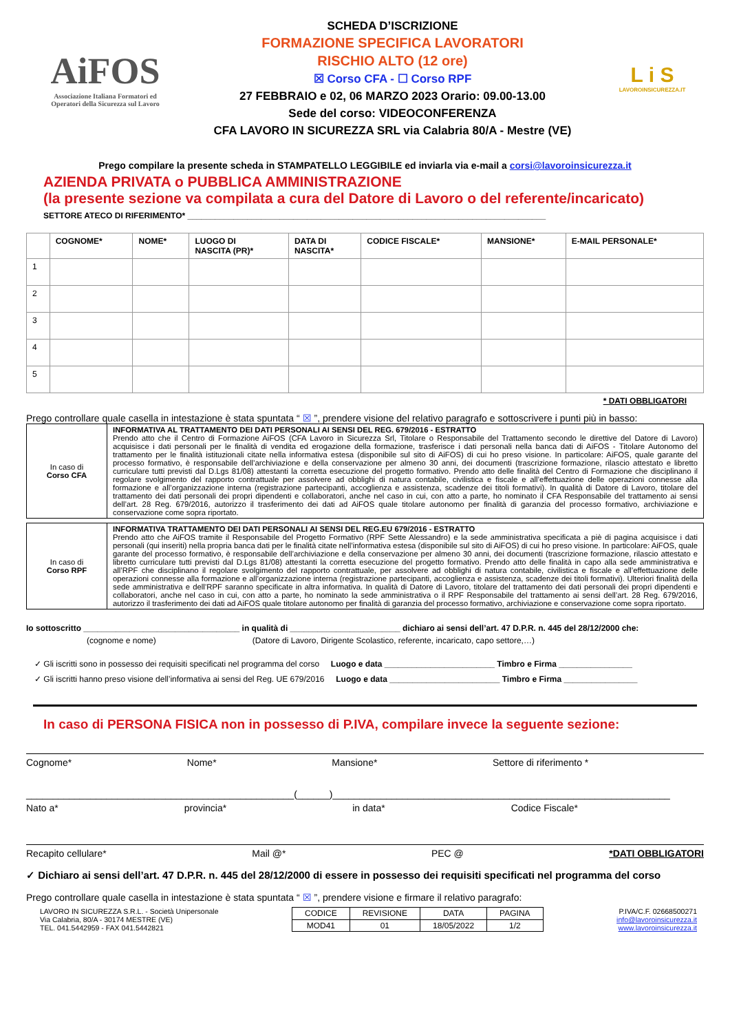AiFOS
Associazione Italiana Formatori ed
Operatori della Sicurezza sul Lavoro
SCHEDA D’ISCRIZIONE
FORMAZIONE SPECIFICA LAVORATORI
RISCHIO ALTO (12 ore)
☒ Corso CFA - ☐ Corso RPF
27 FEBBRAIO e 02, 06 MARZO 2023 Orario: 09.00-13.00
Sede del corso: VIDEOCONFERENZA
CFA LAVORO IN SICUREZZA SRL via Calabria 80/A - Mestre (VE)
L i S
LAVOROINSICUREZZA.IT
Prego compilare la presente scheda in STAMPATELLO LEGGIBILE ed inviarla via e-mail a corsi@lavoroinsicurezza.it
AZIENDA PRIVATA o PUBBLICA AMMINISTRAZIONE
(la presente sezione va compilata a cura del Datore di Lavoro o del referente/incaricato)
SETTORE ATECO DI RIFERIMENTO* ______________________________________________________________________________
| | COGNOME* | NOME* | LUOGO DI NASCITA (PR)* | DATA DI NASCITA* | CODICE FISCALE* | MANSIONE* | E-MAIL PERSONALE* |
| --- | --- | --- | --- | --- | --- | --- | --- |
| 1 | | | | | | | |
| 2 | | | | | | | |
| 3 | | | | | | | |
| 4 | | | | | | | |
| 5 | | | | | | | |
* DATI OBBLIGATORI
Prego controllare quale casella in intestazione è stata spuntata “ ☒ ”, prendere visione del relativo paragrafo e sottoscrivere i punti più in basso:
| In caso di Corso CFA | INFORMATIVA AL TRATTAMENTO DEI DATI PERSONALI AI SENSI DEL REG. 679/2016 - ESTRATTO Prendo atto che il Centro di Formazione AiFOS (CFA Lavoro in Sicurezza Srl, Titolare o Responsabile del Trattamento secondo le direttive del Datore di Lavoro) acquisisce i dati personali per le finalità di vendita ed erogazione della formazione, trasferisce i dati personali nella banca dati di AiFOS - Titolare Autonomo del trattamento per le finalità istituzionali citate nella informativa estesa (disponibile sul sito di AiFOS) di cui ho preso visione. In particolare: AiFOS, quale garante del processo formativo, è responsabile dell’archiviazione e della conservazione per almeno 30 anni, dei documenti (trascrizione formazione, rilascio attestato e libretto curriculare tutti previsti dal D.Lgs 81/08) attestanti la corretta esecuzione del progetto formativo. Prendo atto delle finalità del Centro di Formazione che disciplinano il regolare svolgimento del rapporto contrattuale per assolvere ad obblighi di natura contabile, civilistica e fiscale e all’effettuazione delle operazioni connesse alla formazione e all’organizzazione interna (registrazione partecipanti, accoglienza e assistenza, scadenze dei titoli formativi). In qualità di Datore di Lavoro, titolare del trattamento dei dati personali dei propri dipendenti e collaboratori, anche nel caso in cui, con atto a parte, ho nominato il CFA Responsabile del trattamento ai sensi dell’art. 28 Reg. 679/2016, autorizzo il trasferimento dei dati ad AiFOS quale titolare autonomo per finalità di garanzia del processo formativo, archiviazione e conservazione come sopra riportato. |
| In caso di Corso RPF | INFORMATIVA TRATTAMENTO DEI DATI PERSONALI AI SENSI DEL REG.EU 679/2016 - ESTRATTO Prendo atto che AiFOS tramite il Responsabile del Progetto Formativo (RPF Sette Alessandro) e la sede amministrativa specificata a piè di pagina acquisisce i dati personali (qui inseriti) nella propria banca dati per le finalità citate nell’informativa estesa (disponibile sul sito di AiFOS) di cui ho preso visione. In particolare: AiFOS, quale garante del processo formativo, è responsabile dell’archiviazione e della conservazione per almeno 30 anni, dei documenti (trascrizione formazione, rilascio attestato e libretto curriculare tutti previsti dal D.Lgs 81/08) attestanti la corretta esecuzione del progetto formativo. Prendo atto delle finalità in capo alla sede amministrativa e all’RPF che disciplinano il regolare svolgimento del rapporto contrattuale, per assolvere ad obblighi di natura contabile, civilistica e fiscale e all’effettuazione delle operazioni connesse alla formazione e all’organizzazione interna (registrazione partecipanti, accoglienza e assistenza, scadenze dei titoli formativi). Ulteriori finalità della sede amministrativa e dell’RPF saranno specificate in altra informativa. In qualità di Datore di Lavoro, titolare del trattamento dei dati personali dei propri dipendenti e collaboratori, anche nel caso in cui, con atto a parte, ho nominato la sede amministrativa o il RPF Responsabile del trattamento ai sensi dell’art. 28 Reg. 679/2016, autorizzo il trasferimento dei dati ad AiFOS quale titolare autonomo per finalità di garanzia del processo formativo, archiviazione e conservazione come sopra riportato. |
Io sottoscritto __________________________________ in qualità di ________________________ dichiaro ai sensi dell’art. 47 D.P.R. n. 445 del 28/12/2000 che:
(cognome e nome) (Datore di Lavoro, Dirigente Scolastico, referente, incaricato, capo settore,…)
✓ Gli iscritti sono in possesso dei requisiti specificati nel programma del corso Luogo e data ________________________ Timbro e Firma ________________
✓ Gli iscritti hanno preso visione dell’informativa ai sensi del Reg. UE 679/2016 Luogo e data ________________________ Timbro e Firma ________________
In caso di PERSONA FISICA non in possesso di P.IVA, compilare invece la seguente sezione:
Cognome* Nome* Mansione* Settore di riferimento *
__________________________________________________(______)_______________________________________________________________
Nato a* provincia* in data* Codice Fiscale*
Recapito cellulare* Mail @* PEC @ *DATI OBBLIGATORI
✓ Dichiaro ai sensi dell’art. 47 D.P.R. n. 445 del 28/12/2000 di essere in possesso dei requisiti specificati nel programma del corso
Prego controllare quale casella in intestazione è stata spuntata “ ☒ ”, prendere visione e firmare il relativo paragrafo:
LAVORO IN SICUREZZA S.R.L. - Società Unipersonale
Via Calabria, 80/A - 30174 MESTRE (VE)
TEL. 041.5442959 - FAX 041.5442821
| CODICE | REVISIONE | DATA | PAGINA |
| MOD41 | 01 | 18/05/2022 | 1/2 |
P.IVA/C.F. 02668500271
info@lavoroinsicurezza.it
www.lavoroinsicurezza.it